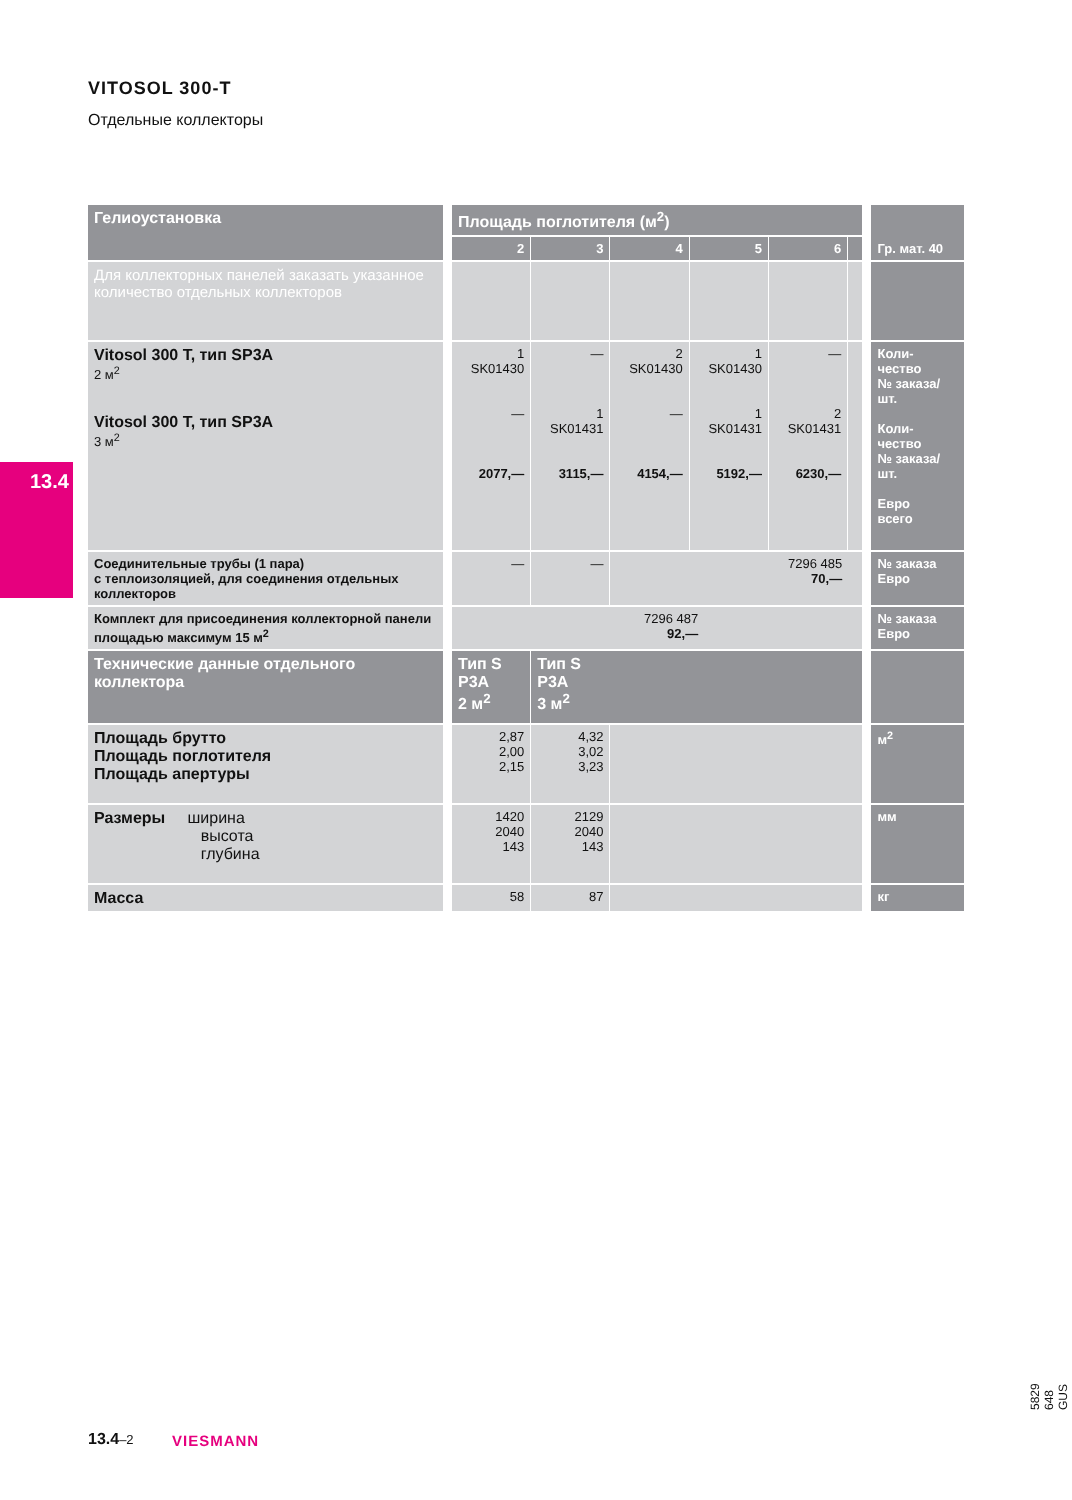VITOSOL 300-T
Отдельные коллекторы
13.4
| Гелиоустановка | | Площадь поглотителя (м<sup>2</sup>) | | | | | | | Гр. мат. 40 |
| | | 2 | 3 | 4 | 5 | 6 | | | |
| Для коллекторных панелей заказать указанное количество отдельных коллекторов | | | | | | | | | |
| Vitosol 300 T, тип SP3A 2 м<sup>2</sup> Vitosol 300 T, тип SP3A 3 м<sup>2</sup> | | 1 SK01430 — 2077,— | — 1 SK01431 3115,— | 2 SK01430 — 4154,— | 1 SK01430 1 SK01431 5192,— | — 2 SK01431 6230,— | | | Коли- чество № заказа/ шт. Коли- чество № заказа/ шт. Евро всего |
| Соединительные трубы (1 пара) с теплоизоляцией, для соединения отдельных коллекторов | | — | — | 7296 485 70,— | | | | | № заказа Евро |
| Комплект для присоединения коллекторной панели площадью максимум 15 м<sup>2</sup> | | 7296 487 92,— | | | | | | | № заказа Евро |
| Технические данные отдельного коллектора | | Тип S P3A 2 м<sup>2</sup> | Тип S P3A 3 м<sup>2</sup> | | | | | | |
| Площадь брутто Площадь поглотителя Площадь апертуры | | 2,87 2,00 2,15 | 4,32 3,02 3,23 | | | | | | м<sup>2</sup> |
| Размеры ширина высота глубина | | 1420 2040 143 | 2129 2040 143 | | | | | | мм |
| Масса | | 58 | 87 | | | | | | кг |
13.4–2 VIESMANN
5829 648 GUS